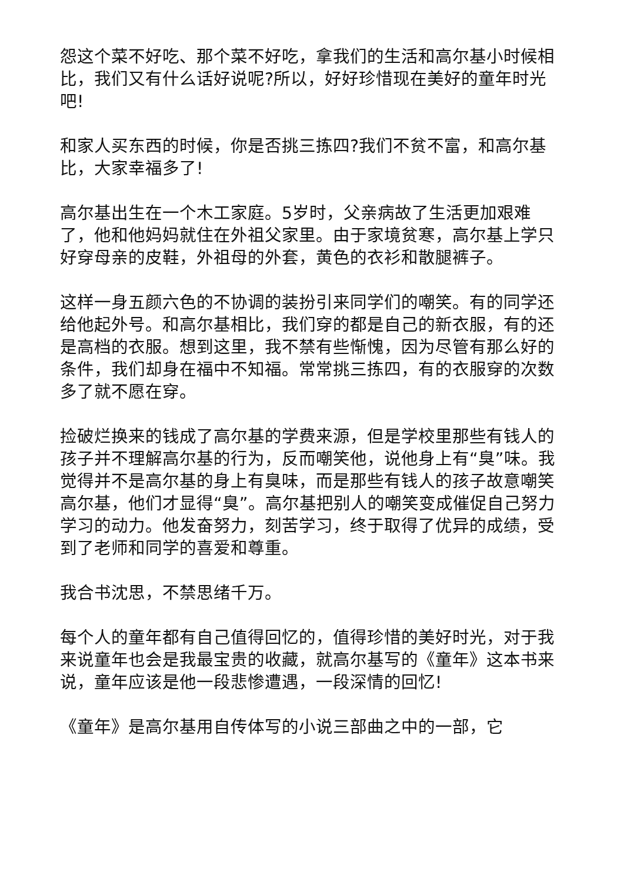怨这个菜不好吃、那个菜不好吃，拿我们的生活和高尔基小时候相比，我们又有什么话好说呢?所以，好好珍惜现在美好的童年时光吧!
和家人买东西的时候，你是否挑三拣四?我们不贫不富，和高尔基比，大家幸福多了!
高尔基出生在一个木工家庭。5岁时，父亲病故了生活更加艰难了，他和他妈妈就住在外祖父家里。由于家境贫寒，高尔基上学只好穿母亲的皮鞋，外祖母的外套，黄色的衣衫和散腿裤子。
这样一身五颜六色的不协调的装扮引来同学们的嘲笑。有的同学还给他起外号。和高尔基相比，我们穿的都是自己的新衣服，有的还是高档的衣服。想到这里，我不禁有些惭愧，因为尽管有那么好的条件，我们却身在福中不知福。常常挑三拣四，有的衣服穿的次数多了就不愿在穿。
捡破烂换来的钱成了高尔基的学费来源，但是学校里那些有钱人的孩子并不理解高尔基的行为，反而嘲笑他，说他身上有“臭”味。我觉得并不是高尔基的身上有臭味，而是那些有钱人的孩子故意嘲笑高尔基，他们才显得“臭”。高尔基把别人的嘲笑变成催促自己努力学习的动力。他发奋努力，刻苦学习，终于取得了优异的成绩，受到了老师和同学的喜爱和尊重。
我合书沈思，不禁思绪千万。
每个人的童年都有自己值得回忆的，值得珍惜的美好时光，对于我来说童年也会是我最宝贵的收藏，就高尔基写的《童年》这本书来说，童年应该是他一段悲惨遭遇，一段深情的回忆!
《童年》是高尔基用自传体写的小说三部曲之中的一部，它